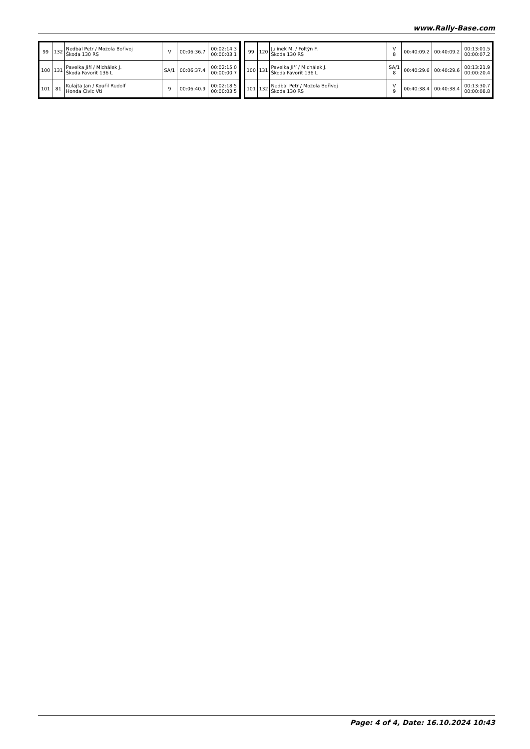www.Rally-Base.com
| 99 | 132 | Nedbal Petr / Mozola Bořivoj Škoda 130 RS | V | 00:06:36.7 | 00:02:14.3 00:00:03.1 |
| 100 | 131 | Pavelka Jiří / Michálek J. Škoda Favorit 136 L | SA/1 | 00:06:37.4 | 00:02:15.0 00:00:00.7 |
| 101 | 81 | Kulajta Jan / Kouřil Rudolf Honda Civic Vti | 9 | 00:06:40.9 | 00:02:18.5 00:00:03.5 |
| 99 | 120 | Julínek M. / Foltýn F. Škoda 130 RS | V 8 | 00:40:09.2 | 00:40:09.2 | 00:13:01.5 00:00:07.2 |
| 100 | 131 | Pavelka Jiří / Michálek J. Škoda Favorit 136 L | SA/1 8 | 00:40:29.6 | 00:40:29.6 | 00:13:21.9 00:00:20.4 |
| 101 | 132 | Nedbal Petr / Mozola Bořivoj Škoda 130 RS | V 9 | 00:40:38.4 | 00:40:38.4 | 00:13:30.7 00:00:08.8 |
Page: 4 of 4, Date: 16.10.2024 10:43